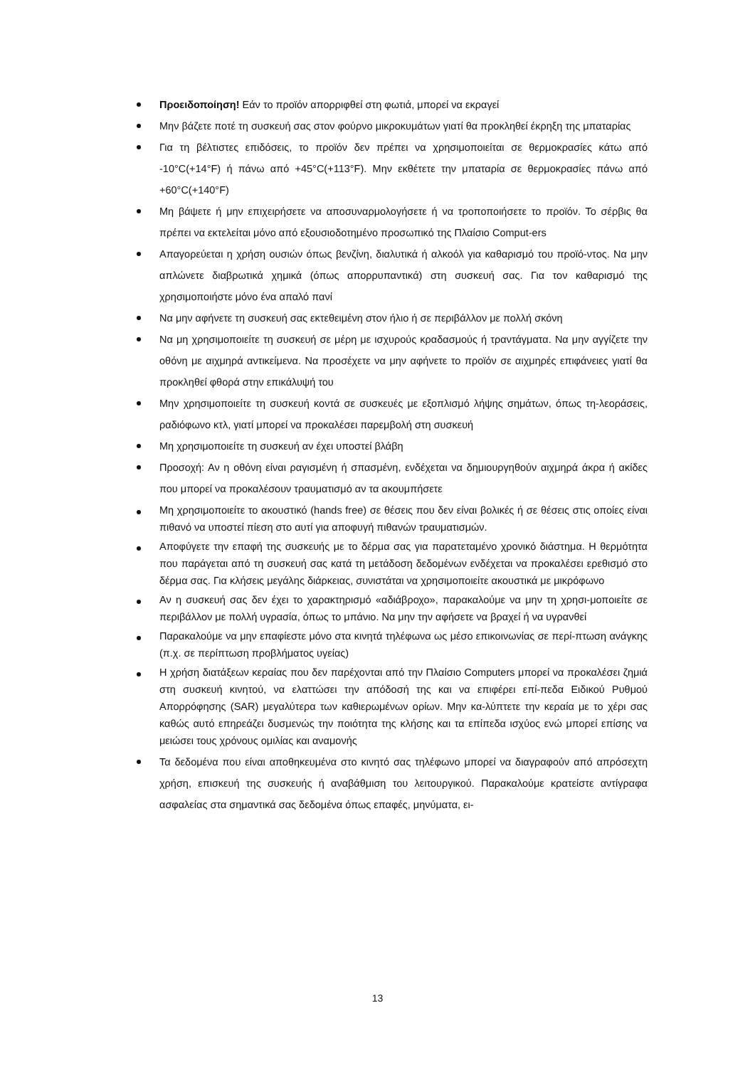Προειδοποίηση! Εάν το προϊόν απορριφθεί στη φωτιά, μπορεί να εκραγεί
Μην βάζετε ποτέ τη συσκευή σας στον φούρνο μικροκυμάτων γιατί θα προκληθεί έκρηξη της μπαταρίας
Για τη βέλτιστες επιδόσεις, το προϊόν δεν πρέπει να χρησιμοποιείται σε θερμοκρασίες κάτω από -10°C(+14°F) ή πάνω από +45°C(+113°F). Μην εκθέτετε την μπαταρία σε θερμοκρασίες πάνω από +60°C(+140°F)
Μη βάψετε ή μην επιχειρήσετε να αποσυναρμολογήσετε ή να τροποποιήσετε το προϊόν. Το σέρβις θα πρέπει να εκτελείται μόνο από εξουσιοδοτημένο προσωπικό της Πλαίσιο Comput-ers
Απαγορεύεται η χρήση ουσιών όπως βενζίνη, διαλυτικά ή αλκοόλ για καθαρισμό του προϊό-ντος. Να μην απλώνετε διαβρωτικά χημικά (όπως απορρυπαντικά) στη συσκευή σας. Για τον καθαρισμό της χρησιμοποιήστε μόνο ένα απαλό πανί
Να μην αφήνετε τη συσκευή σας εκτεθειμένη στον ήλιο ή σε περιβάλλον με πολλή σκόνη
Να μη χρησιμοποιείτε τη συσκευή σε μέρη με ισχυρούς κραδασμούς ή τραντάγματα. Να μην αγγίζετε την οθόνη με αιχμηρά αντικείμενα. Να προσέχετε να μην αφήνετε το προϊόν σε αιχμηρές επιφάνειες γιατί θα προκληθεί φθορά στην επικάλυψή του
Μην χρησιμοποιείτε τη συσκευή κοντά σε συσκευές με εξοπλισμό λήψης σημάτων, όπως τη-λεοράσεις, ραδιόφωνο κτλ, γιατί μπορεί να προκαλέσει παρεμβολή στη συσκευή
Μη χρησιμοποιείτε τη συσκευή αν έχει υποστεί βλάβη
Προσοχή: Αν η οθόνη είναι ραγισμένη ή σπασμένη, ενδέχεται να δημιουργηθούν αιχμηρά άκρα ή ακίδες που μπορεί να προκαλέσουν τραυματισμό αν τα ακουμπήσετε
Μη χρησιμοποιείτε το ακουστικό (hands free) σε θέσεις που δεν είναι βολικές ή σε θέσεις στις οποίες είναι πιθανό να υποστεί πίεση στο αυτί για αποφυγή πιθανών τραυματισμών.
Αποφύγετε την επαφή της συσκευής με το δέρμα σας για παρατεταμένο χρονικό διάστημα. Η θερμότητα που παράγεται από τη συσκευή σας κατά τη μετάδοση δεδομένων ενδέχεται να προκαλέσει ερεθισμό στο δέρμα σας. Για κλήσεις μεγάλης διάρκειας, συνιστάται να χρησιμοποιείτε ακουστικά με μικρόφωνο
Αν η συσκευή σας δεν έχει το χαρακτηρισμό «αδιάβροχο», παρακαλούμε να μην τη χρησι-μοποιείτε σε περιβάλλον με πολλή υγρασία, όπως το μπάνιο. Να μην την αφήσετε να βραχεί ή να υγρανθεί
Παρακαλούμε να μην επαφίεστε μόνο στα κινητά τηλέφωνα ως μέσο επικοινωνίας σε περί-πτωση ανάγκης (π.χ. σε περίπτωση προβλήματος υγείας)
Η χρήση διατάξεων κεραίας που δεν παρέχονται από την Πλαίσιο Computers μπορεί να προκαλέσει ζημιά στη συσκευή κινητού, να ελαττώσει την απόδοσή της και να επιφέρει επί-πεδα Ειδικού Ρυθμού Απορρόφησης (SAR) μεγαλύτερα των καθιερωμένων ορίων. Μην κα-λύπτετε την κεραία με το χέρι σας καθώς αυτό επηρεάζει δυσμενώς την ποιότητα της κλήσης και τα επίπεδα ισχύος ενώ μπορεί επίσης να μειώσει τους χρόνους ομιλίας και αναμονής
Τα δεδομένα που είναι αποθηκευμένα στο κινητό σας τηλέφωνο μπορεί να διαγραφούν από απρόσεχτη χρήση, επισκευή της συσκευής ή αναβάθμιση του λειτουργικού. Παρακαλούμε κρατείστε αντίγραφα ασφαλείας στα σημαντικά σας δεδομένα όπως επαφές, μηνύματα, ει-
13